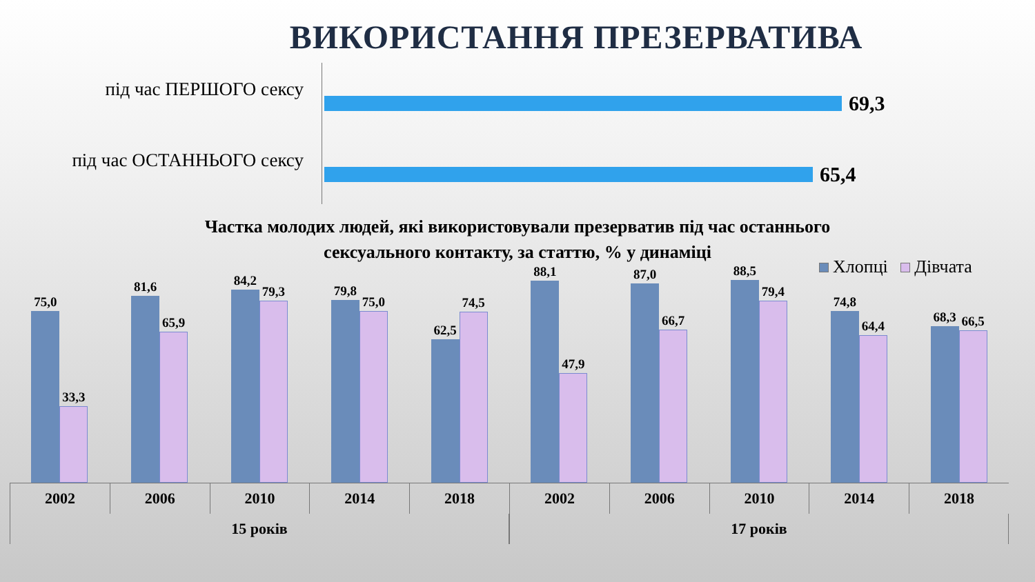ВИКОРИСТАННЯ ПРЕЗЕРВАТИВА
під час ПЕРШОГО сексу
69,3
під час ОСТАННЬОГО сексу
65,4
Частка молодих людей, які використовували презерватив під час останнього
сексуального контакту, за статтю, % у динаміці
Хлопці Дівчата
75,0
33,3
81,6
65,9
84,2
79,3
79,8
75,0
62,5
74,5
88,1
47,9
87,0
66,7
88,5
79,4
74,8
64,4
68,3
66,5
2002 2006 2010 2014 2018 2002 2006 2010 2014 2018
15 років 17 років